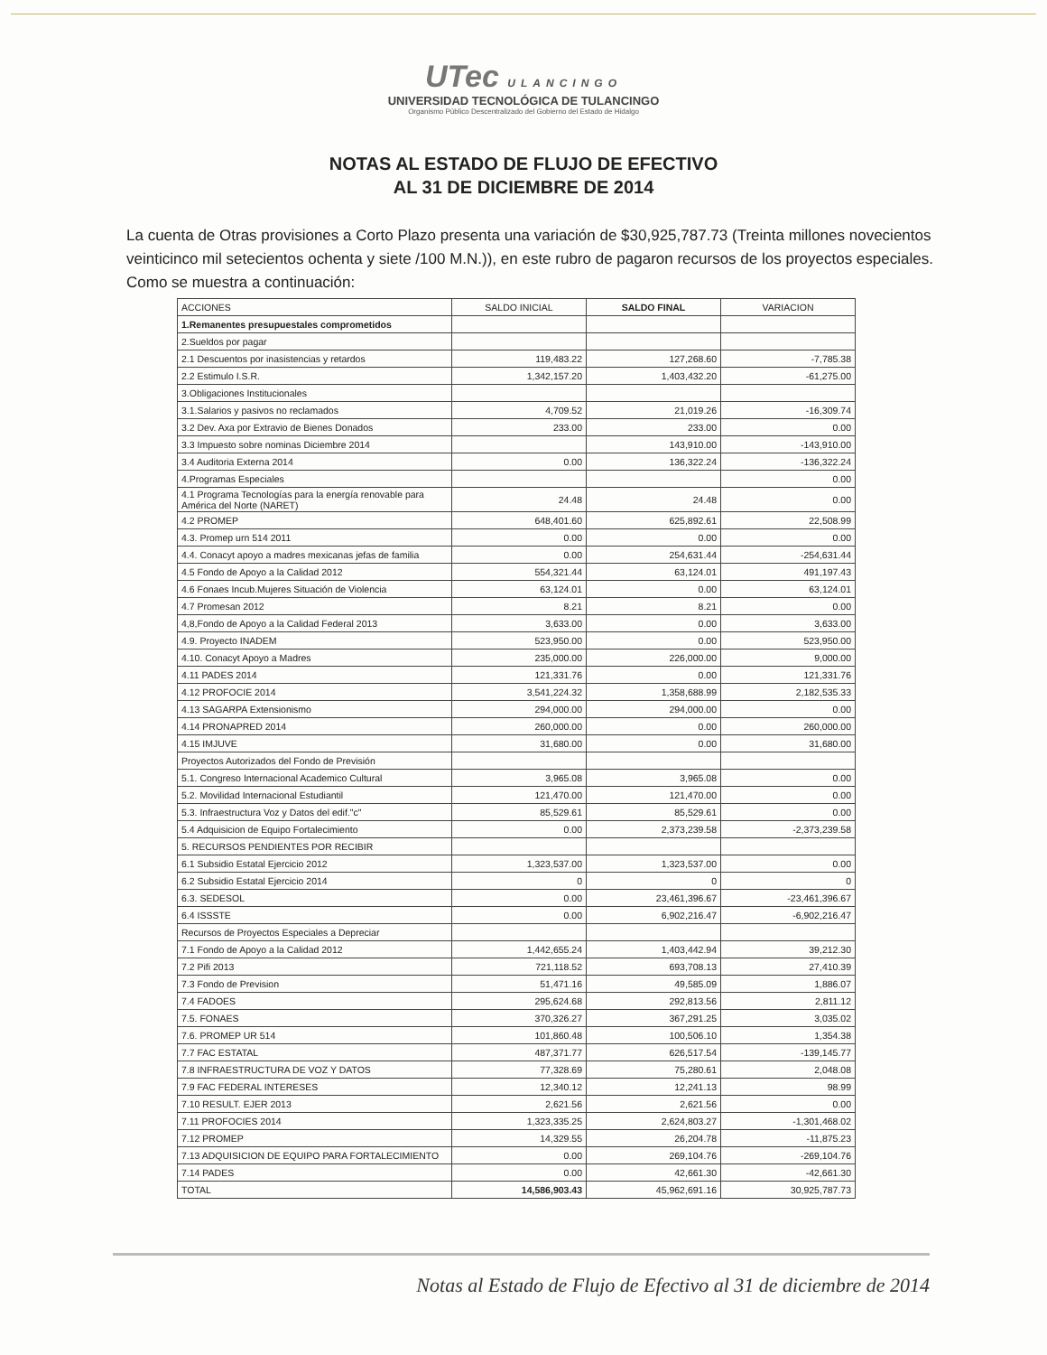UTec ULANCINGO
UNIVERSIDAD TECNOLÓGICA DE TULANCINGO
Organismo Público Descentralizado del Gobierno del Estado de Hidalgo
NOTAS AL ESTADO DE FLUJO DE EFECTIVO
AL 31 DE DICIEMBRE DE 2014
La cuenta de Otras provisiones a Corto Plazo presenta una variación de $30,925,787.73 (Treinta millones novecientos veinticinco mil setecientos ochenta y siete /100 M.N.)), en este rubro de pagaron recursos de los proyectos especiales. Como se muestra a continuación:
| ACCIONES | SALDO INICIAL | SALDO FINAL | VARIACION |
| --- | --- | --- | --- |
| 1.Remanentes presupuestales comprometidos | | | |
| 2.Sueldos por pagar | | | |
| 2.1 Descuentos por inasistencias y retardos | 119,483.22 | 127,268.60 | -7,785.38 |
| 2.2 Estimulo I.S.R. | 1,342,157.20 | 1,403,432.20 | -61,275.00 |
| 3.Obligaciones Institucionales | | | |
| 3.1.Salarios y pasivos no reclamados | 4,709.52 | 21,019.26 | -16,309.74 |
| 3.2 Dev. Axa por Extravio de Bienes Donados | 233.00 | 233.00 | 0.00 |
| 3.3 Impuesto sobre nominas Diciembre 2014 | | 143,910.00 | -143,910.00 |
| 3.4 Auditoria Externa 2014 | 0.00 | 136,322.24 | -136,322.24 |
| 4.Programas Especiales | | | 0.00 |
| 4.1 Programa Tecnologías para la energía renovable para América del Norte (NARET) | 24.48 | 24.48 | 0.00 |
| 4.2 PROMEP | 648,401.60 | 625,892.61 | 22,508.99 |
| 4.3. Promep urn 514 2011 | 0.00 | 0.00 | 0.00 |
| 4.4. Conacyt apoyo a madres mexicanas jefas de familia | 0.00 | 254,631.44 | -254,631.44 |
| 4.5 Fondo de Apoyo a la Calidad 2012 | 554,321.44 | 63,124.01 | 491,197.43 |
| 4.6 Fonaes Incub.Mujeres Situación de Violencia | 63,124.01 | 0.00 | 63,124.01 |
| 4.7 Promesan 2012 | 8.21 | 8.21 | 0.00 |
| 4,8,Fondo de Apoyo a la Calidad Federal 2013 | 3,633.00 | 0.00 | 3,633.00 |
| 4.9. Proyecto INADEM | 523,950.00 | 0.00 | 523,950.00 |
| 4.10. Conacyt Apoyo a Madres | 235,000.00 | 226,000.00 | 9,000.00 |
| 4.11 PADES 2014 | 121,331.76 | 0.00 | 121,331.76 |
| 4.12 PROFOCIE 2014 | 3,541,224.32 | 1,358,688.99 | 2,182,535.33 |
| 4.13 SAGARPA Extensionismo | 294,000.00 | 294,000.00 | 0.00 |
| 4.14 PRONAPRED 2014 | 260,000.00 | 0.00 | 260,000.00 |
| 4.15 IMJUVE | 31,680.00 | 0.00 | 31,680.00 |
| Proyectos Autorizados del Fondo de Previsión | | | |
| 5.1. Congreso Internacional Academico Cultural | 3,965.08 | 3,965.08 | 0.00 |
| 5.2. Movilidad Internacional Estudiantil | 121,470.00 | 121,470.00 | 0.00 |
| 5.3. Infraestructura Voz y Datos del edif."c" | 85,529.61 | 85,529.61 | 0.00 |
| 5.4 Adquisicion de Equipo Fortalecimiento | 0.00 | 2,373,239.58 | -2,373,239.58 |
| 5. RECURSOS PENDIENTES POR RECIBIR | | | |
| 6.1 Subsidio Estatal Ejercicio 2012 | 1,323,537.00 | 1,323,537.00 | 0.00 |
| 6.2 Subsidio Estatal Ejercicio 2014 | 0 | 0 | 0 |
| 6.3. SEDESOL | 0.00 | 23,461,396.67 | -23,461,396.67 |
| 6.4 ISSSTE | 0.00 | 6,902,216.47 | -6,902,216.47 |
| Recursos de Proyectos Especiales a Depreciar | | | |
| 7.1 Fondo de Apoyo a la Calidad 2012 | 1,442,655.24 | 1,403,442.94 | 39,212.30 |
| 7.2 Pifi 2013 | 721,118.52 | 693,708.13 | 27,410.39 |
| 7.3 Fondo de Prevision | 51,471.16 | 49,585.09 | 1,886.07 |
| 7.4 FADOES | 295,624.68 | 292,813.56 | 2,811.12 |
| 7.5. FONAES | 370,326.27 | 367,291.25 | 3,035.02 |
| 7.6. PROMEP UR 514 | 101,860.48 | 100,506.10 | 1,354.38 |
| 7.7 FAC ESTATAL | 487,371.77 | 626,517.54 | -139,145.77 |
| 7.8 INFRAESTRUCTURA DE VOZ Y DATOS | 77,328.69 | 75,280.61 | 2,048.08 |
| 7.9 FAC FEDERAL INTERESES | 12,340.12 | 12,241.13 | 98.99 |
| 7.10 RESULT. EJER 2013 | 2,621.56 | 2,621.56 | 0.00 |
| 7.11 PROFOCIES 2014 | 1,323,335.25 | 2,624,803.27 | -1,301,468.02 |
| 7.12 PROMEP | 14,329.55 | 26,204.78 | -11,875.23 |
| 7.13 ADQUISICION DE EQUIPO PARA FORTALECIMIENTO | 0.00 | 269,104.76 | -269,104.76 |
| 7.14 PADES | 0.00 | 42,661.30 | -42,661.30 |
| TOTAL | 14,586,903.43 | 45,962,691.16 | 30,925,787.73 |
Notas al Estado de Flujo de Efectivo al 31 de diciembre de 2014